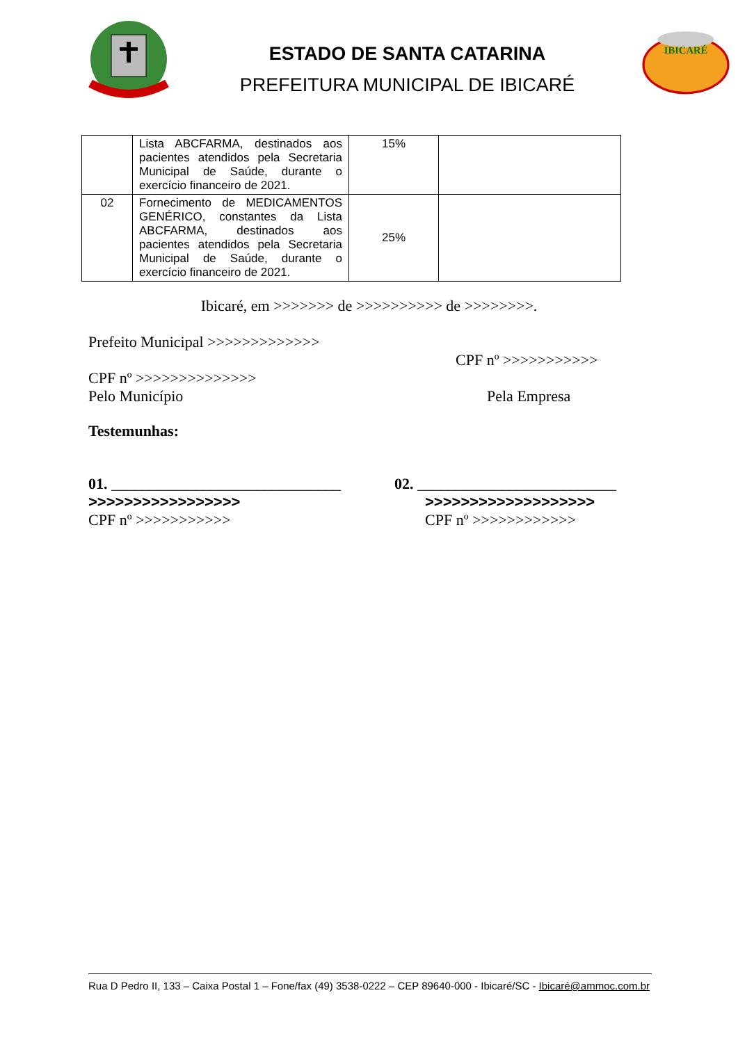ESTADO DE SANTA CATARINA
PREFEITURA MUNICIPAL DE IBICARÉ
IBICARÉ
| | Lista ABCFARMA, destinados aos pacientes atendidos pela Secretaria Municipal de Saúde, durante o exercício financeiro de 2021. | 15% | |
| 02 | Fornecimento de MEDICAMENTOS GENÉRICO, constantes da Lista ABCFARMA, destinados aos pacientes atendidos pela Secretaria Municipal de Saúde, durante o exercício financeiro de 2021. | 25% | |
Ibicaré, em >>>>>>> de >>>>>>>>>> de >>>>>>>>.
Prefeito Municipal >>>>>>>>>>>>>
CPF nº >>>>>>>>>>>
CPF nº >>>>>>>>>>>>>>
Pelo Município Pela Empresa
Testemunhas:
01. ______________________________
>>>>>>>>>>>>>>>>>
CPF nº >>>>>>>>>>>
02. __________________________
>>>>>>>>>>>>>>>>>>>
CPF nº >>>>>>>>>>>>
Rua D Pedro II, 133 – Caixa Postal 1 – Fone/fax (49) 3538-0222 – CEP 89640-000 - Ibicaré/SC - Ibicaré@ammoc.com.br